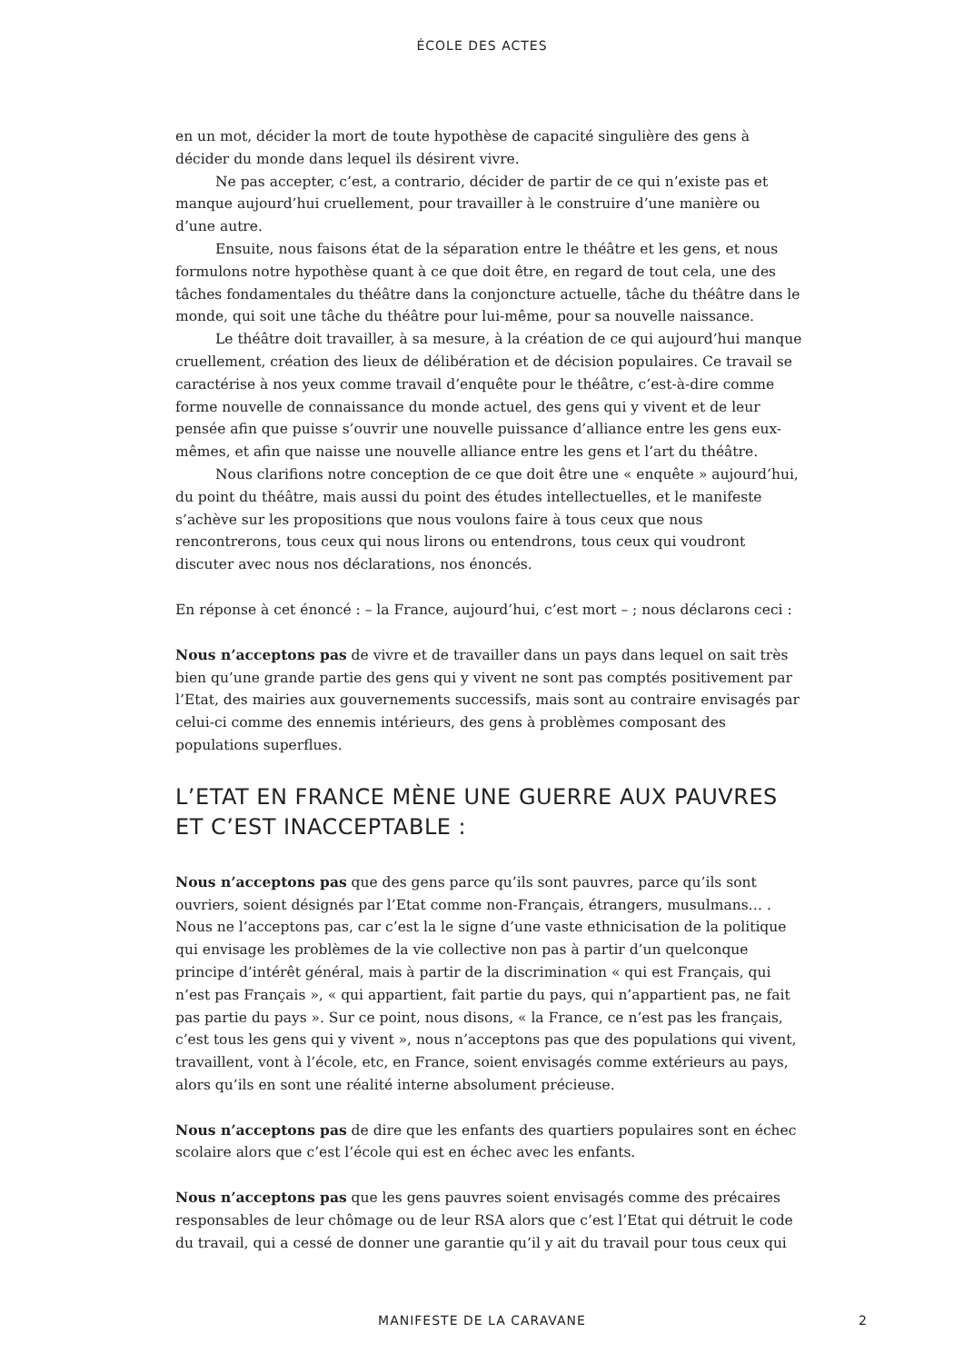ÉCOLE DES ACTES
en un mot, décider la mort de toute hypothèse de capacité singulière des gens à décider du monde dans lequel ils désirent vivre.
Ne pas accepter, c’est, a contrario, décider de partir de ce qui n’existe pas et manque aujourd’hui cruellement, pour travailler à le construire d’une manière ou d’une autre.
Ensuite, nous faisons état de la séparation entre le théâtre et les gens, et nous formulons notre hypothèse quant à ce que doit être, en regard de tout cela, une des tâches fondamentales du théâtre dans la conjoncture actuelle, tâche du théâtre dans le monde, qui soit une tâche du théâtre pour lui-même, pour sa nouvelle naissance.
Le théâtre doit travailler, à sa mesure, à la création de ce qui aujourd’hui manque cruellement, création des lieux de délibération et de décision populaires. Ce travail se caractérise à nos yeux comme travail d’enquête pour le théâtre, c’est-à-dire comme forme nouvelle de connaissance du monde actuel, des gens qui y vivent et de leur pensée afin que puisse s’ouvrir une nouvelle puissance d’alliance entre les gens eux-mêmes, et afin que naisse une nouvelle alliance entre les gens et l’art du théâtre.
Nous clarifions notre conception de ce que doit être une « enquête » aujourd’hui, du point du théâtre, mais aussi du point des études intellectuelles, et le manifeste s’achève sur les propositions que nous voulons faire à tous ceux que nous rencontrerons, tous ceux qui nous lirons ou entendrons, tous ceux qui voudront discuter avec nous nos déclarations, nos énoncés.
En réponse à cet énoncé : – la France, aujourd’hui, c’est mort – ; nous déclarons ceci :
Nous n’acceptons pas de vivre et de travailler dans un pays dans lequel on sait très bien qu’une grande partie des gens qui y vivent ne sont pas comptés positivement par l’Etat, des mairies aux gouvernements successifs, mais sont au contraire envisagés par celui-ci comme des ennemis intérieurs, des gens à problèmes composant des populations superflues.
L’ETAT EN FRANCE MÈNE UNE GUERRE AUX PAUVRES ET C’EST INACCEPTABLE :
Nous n’acceptons pas que des gens parce qu’ils sont pauvres, parce qu’ils sont ouvriers, soient désignés par l’Etat comme non-Français, étrangers, musulmans… . Nous ne l’acceptons pas, car c’est la le signe d’une vaste ethnicisation de la politique qui envisage les problèmes de la vie collective non pas à partir d’un quelconque principe d’intérêt général, mais à partir de la discrimination « qui est Français, qui n’est pas Français », « qui appartient, fait partie du pays, qui n’appartient pas, ne fait pas partie du pays ». Sur ce point, nous disons, « la France, ce n’est pas les français, c’est tous les gens qui y vivent », nous n’acceptons pas que des populations qui vivent, travaillent, vont à l’école, etc, en France, soient envisagés comme extérieurs au pays, alors qu’ils en sont une réalité interne absolument précieuse.
Nous n’acceptons pas de dire que les enfants des quartiers populaires sont en échec scolaire alors que c’est l’école qui est en échec avec les enfants.
Nous n’acceptons pas que les gens pauvres soient envisagés comme des précaires responsables de leur chômage ou de leur RSA alors que c’est l’Etat qui détruit le code du travail, qui a cessé de donner une garantie qu’il y ait du travail pour tous ceux qui
MANIFESTE DE LA CARAVANE 2